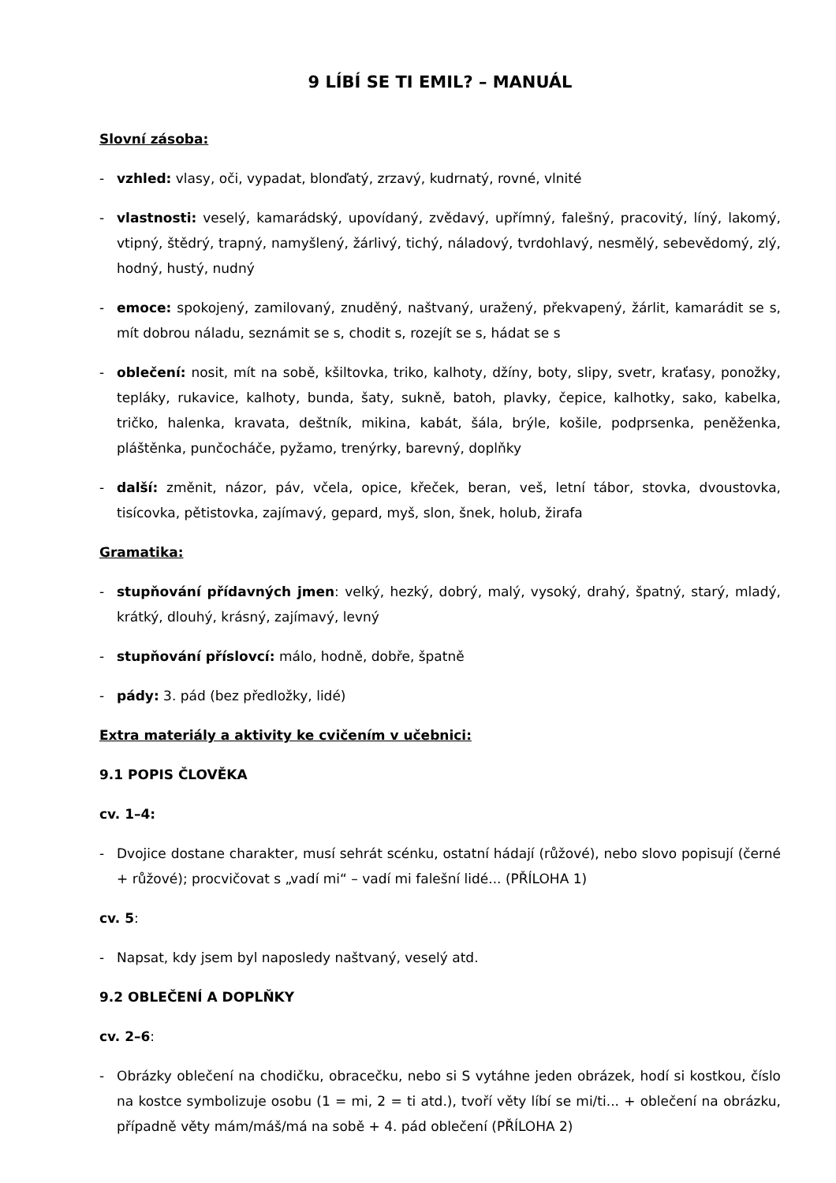9 LÍBÍ SE TI EMIL? – MANUÁL
Slovní zásoba:
- vzhled: vlasy, oči, vypadat, blonďatý, zrzavý, kudrnatý, rovné, vlnité
- vlastnosti: veselý, kamarádský, upovídaný, zvědavý, upřímný, falešný, pracovitý, líný, lakomý, vtipný, štědrý, trapný, namyšlený, žárlivý, tichý, náladový, tvrdohlavý, nesmělý, sebevědomý, zlý, hodný, hustý, nudný
- emoce: spokojený, zamilovaný, znuděný, naštvaný, uražený, překvapený, žárlit, kamarádit se s, mít dobrou náladu, seznámit se s, chodit s, rozejít se s, hádat se s
- oblečení: nosit, mít na sobě, kšiltovka, triko, kalhoty, džíny, boty, slipy, svetr, kraťasy, ponožky, tepláky, rukavice, kalhoty, bunda, šaty, sukně, batoh, plavky, čepice, kalhotky, sako, kabelka, tričko, halenka, kravata, deštník, mikina, kabát, šála, brýle, košile, podprsenka, peněženka, pláštěnka, punčocháče, pyžamo, trenýrky, barevný, doplňky
- další: změnit, názor, páv, včela, opice, křeček, beran, veš, letní tábor, stovka, dvoustovka, tisícovka, pětistovka, zajímavý, gepard, myš, slon, šnek, holub, žirafa
Gramatika:
- stupňování přídavných jmen: velký, hezký, dobrý, malý, vysoký, drahý, špatný, starý, mladý, krátký, dlouhý, krásný, zajímavý, levný
- stupňování příslovcí: málo, hodně, dobře, špatně
- pády: 3. pád (bez předložky, lidé)
Extra materiály a aktivity ke cvičením v učebnici:
9.1 POPIS ČLOVĚKA
cv. 1–4:
- Dvojice dostane charakter, musí sehrát scénku, ostatní hádají (růžové), nebo slovo popisují (černé + růžové); procvičovat s „vadí mi“ – vadí mi falešní lidé... (PŘÍLOHA 1)
cv. 5:
- Napsat, kdy jsem byl naposledy naštvaný, veselý atd.
9.2 OBLEČENÍ A DOPLŇKY
cv. 2–6:
- Obrázky oblečení na chodičku, obracečku, nebo si S vytáhne jeden obrázek, hodí si kostkou, číslo na kostce symbolizuje osobu (1 = mi, 2 = ti atd.), tvoří věty líbí se mi/ti... + oblečení na obrázku, případně věty mám/máš/má na sobě + 4. pád oblečení (PŘÍLOHA 2)